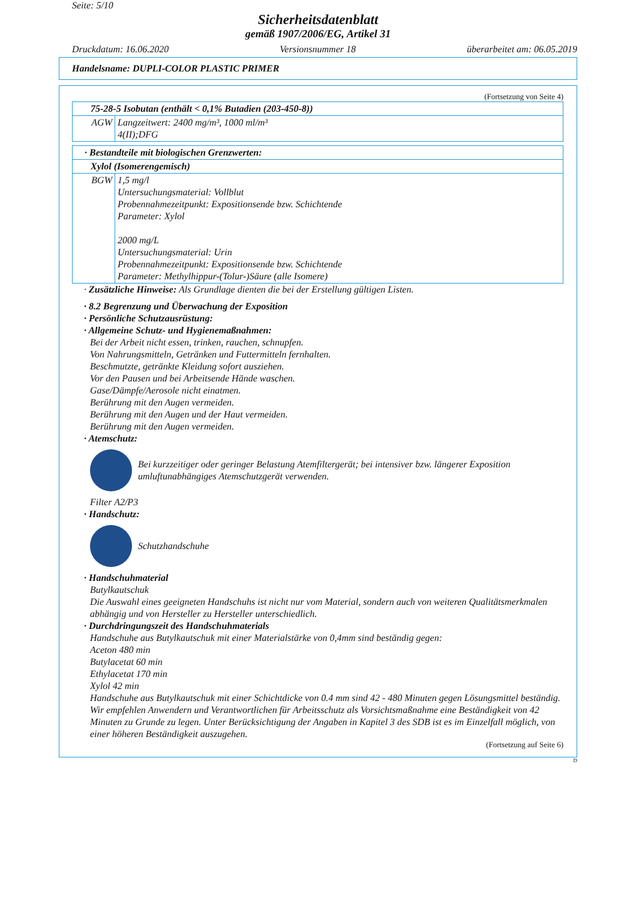Seite: 5/10
Sicherheitsdatenblatt
gemäß 1907/2006/EG, Artikel 31
Druckdatum: 16.06.2020 Versionsnummer 18 überarbeitet am: 06.05.2019
Handelsname: DUPLI-COLOR PLASTIC PRIMER
(Fortsetzung von Seite 4)
| 75-28-5 Isobutan (enthält < 0,1% Butadien (203-450-8)) | |
| AGW | Langzeitwert: 2400 mg/m³, 1000 ml/m³ 4(II);DFG |
| · Bestandteile mit biologischen Grenzwerten: | |
| Xylol (Isomerengemisch) | |
| BGW | 1,5 mg/l Untersuchungsmaterial: Vollblut Probennahmezeitpunkt: Expositionsende bzw. Schichtende Parameter: Xylol 2000 mg/L Untersuchungsmaterial: Urin Probennahmezeitpunkt: Expositionsende bzw. Schichtende Parameter: Methylhippur-(Tolur-)Säure (alle Isomere) |
· Zusätzliche Hinweise: Als Grundlage dienten die bei der Erstellung gültigen Listen.
· 8.2 Begrenzung und Überwachung der Exposition
· Persönliche Schutzausrüstung:
· Allgemeine Schutz- und Hygienemaßnahmen:
Bei der Arbeit nicht essen, trinken, rauchen, schnupfen.
Von Nahrungsmitteln, Getränken und Futtermitteln fernhalten.
Beschmutzte, getränkte Kleidung sofort ausziehen.
Vor den Pausen und bei Arbeitsende Hände waschen.
Gase/Dämpfe/Aerosole nicht einatmen.
Berührung mit den Augen vermeiden.
Berührung mit den Augen und der Haut vermeiden.
Berührung mit den Augen vermeiden.
· Atemschutz:
Bei kurzzeitiger oder geringer Belastung Atemfiltergerät; bei intensiver bzw. längerer Exposition umluftunabhängiges Atemschutzgerät verwenden.
Filter A2/P3
· Handschutz:
Schutzhandschuhe
· Handschuhmaterial
Butylkautschuk
Die Auswahl eines geeigneten Handschuhs ist nicht nur vom Material, sondern auch von weiteren Qualitätsmerkmalen abhängig und von Hersteller zu Hersteller unterschiedlich.
· Durchdringungszeit des Handschuhmaterials
Handschuhe aus Butylkautschuk mit einer Materialstärke von 0,4mm sind beständig gegen:
Aceton 480 min
Butylacetat 60 min
Ethylacetat 170 min
Xylol 42 min
Handschuhe aus Butylkautschuk mit einer Schichtdicke von 0.4 mm sind 42 - 480 Minuten gegen Lösungsmittel beständig. Wir empfehlen Anwendern und Verantwortlichen für Arbeitsschutz als Vorsichtsmaßnahme eine Beständigkeit von 42 Minuten zu Grunde zu legen. Unter Berücksichtigung der Angaben in Kapitel 3 des SDB ist es im Einzelfall möglich, von einer höheren Beständigkeit auszugehen.
(Fortsetzung auf Seite 6)
D